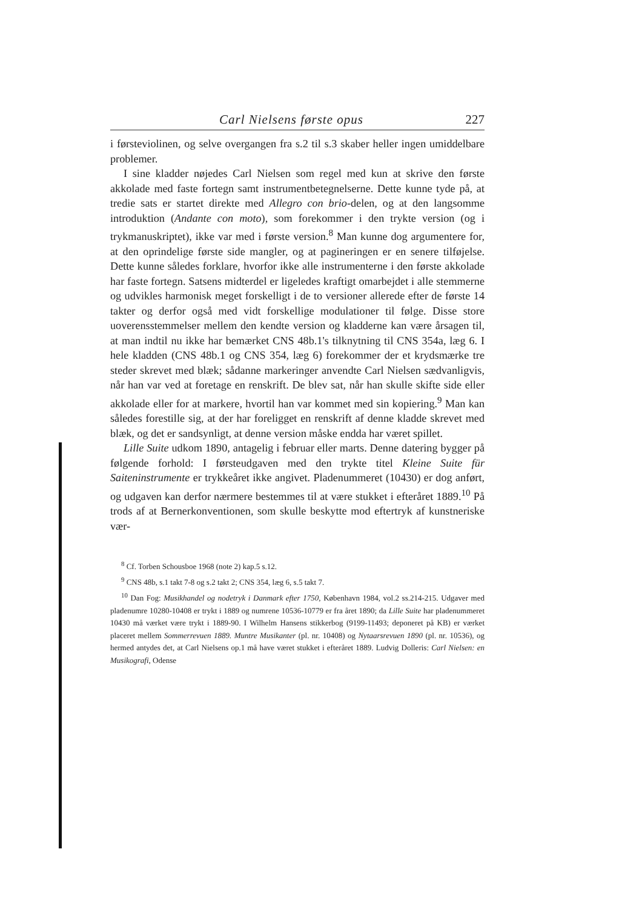Carl Nielsens første opus 227
i førsteviolinen, og selve overgangen fra s.2 til s.3 skaber heller ingen umiddelbare problemer.
I sine kladder nøjedes Carl Nielsen som regel med kun at skrive den første akkolade med faste fortegn samt instrumentbetegnelserne. Dette kunne tyde på, at tredie sats er startet direkte med Allegro con brio-delen, og at den langsomme introduktion (Andante con moto), som forekommer i den trykte version (og i trykmanuskriptet), ikke var med i første version.<sup>8</sup> Man kunne dog argumentere for, at den oprindelige første side mangler, og at pagineringen er en senere tilføjelse. Dette kunne således forklare, hvorfor ikke alle instrumenterne i den første akkolade har faste fortegn. Satsens midterdel er ligeledes kraftigt omarbejdet i alle stemmerne og udvikles harmonisk meget forskelligt i de to versioner allerede efter de første 14 takter og derfor også med vidt forskellige modulationer til følge. Disse store uoverensstemmelser mellem den kendte version og kladderne kan være årsagen til, at man indtil nu ikke har bemærket CNS 48b.1's tilknytning til CNS 354a, læg 6. I hele kladden (CNS 48b.1 og CNS 354, læg 6) forekommer der et krydsmærke tre steder skrevet med blæk; sådanne markeringer anvendte Carl Nielsen sædvanligvis, når han var ved at foretage en renskrift. De blev sat, når han skulle skifte side eller akkolade eller for at markere, hvortil han var kommet med sin kopiering.<sup>9</sup> Man kan således forestille sig, at der har foreligget en renskrift af denne kladde skrevet med blæk, og det er sandsynligt, at denne version måske endda har været spillet.
Lille Suite udkom 1890, antagelig i februar eller marts. Denne datering bygger på følgende forhold: I førsteudgaven med den trykte titel Kleine Suite für Saiteninstrumente er trykkeåret ikke angivet. Pladenummeret (10430) er dog anført, og udgaven kan derfor nærmere bestemmes til at være stukket i efteråret 1889.<sup>10</sup> På trods af at Bernerkonventionen, som skulle beskytte mod eftertryk af kunstneriske vær-
<sup>8</sup> Cf. Torben Schousboe 1968 (note 2) kap.5 s.12.
<sup>9</sup> CNS 48b, s.1 takt 7-8 og s.2 takt 2; CNS 354, læg 6, s.5 takt 7.
<sup>10</sup> Dan Fog: Musikhandel og nodetryk i Danmark efter 1750, København 1984, vol.2 ss.214-215. Udgaver med pladenumre 10280-10408 er trykt i 1889 og numrene 10536-10779 er fra året 1890; da Lille Suite har pladenummeret 10430 må værket være trykt i 1889-90. I Wilhelm Hansens stikkerbog (9199-11493; deponeret på KB) er værket placeret mellem Sommerrevuen 1889. Muntre Musikanter (pl. nr. 10408) og Nytaarsrevuen 1890 (pl. nr. 10536), og hermed antydes det, at Carl Nielsens op.1 må have været stukket i efteråret 1889. Ludvig Dolleris: Carl Nielsen: en Musikografi, Odense